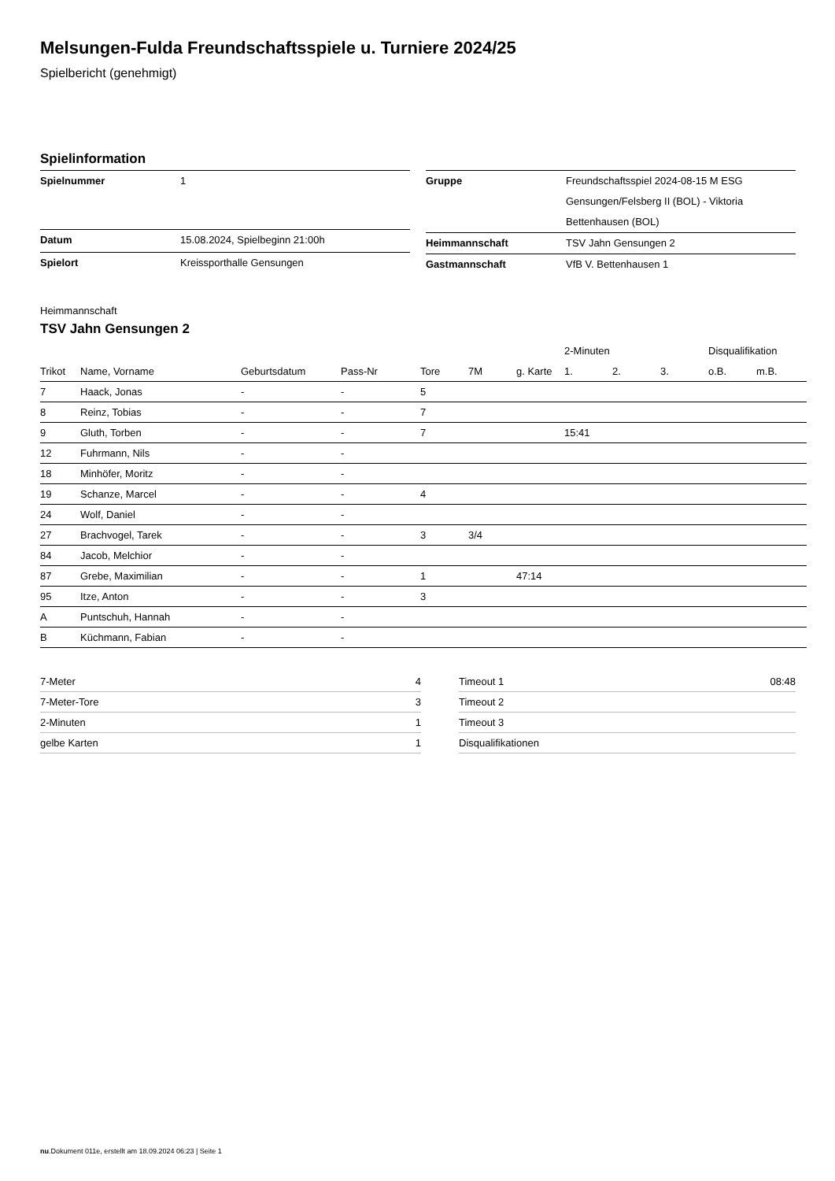Melsungen-Fulda Freundschaftsspiele u. Turniere 2024/25
Spielbericht (genehmigt)
Spielinformation
| Spielnummer | 1 |
| Datum | 15.08.2024, Spielbeginn 21:00h |
| Spielort | Kreissporthalle Gensungen |
| Gruppe | Freundschaftsspiel 2024-08-15 M ESG Gensungen/Felsberg II (BOL) - Viktoria Bettenhausen (BOL) |
| Heimmannschaft | TSV Jahn Gensungen 2 |
| Gastmannschaft | VfB V. Bettenhausen 1 |
Heimmannschaft
TSV Jahn Gensungen 2
| | | | | | | | 2-Minuten | | | Disqualifikation | |
| --- | --- | --- | --- | --- | --- | --- | --- | --- | --- | --- | --- |
| Trikot | Name, Vorname | Geburtsdatum | Pass-Nr | Tore | 7M | g. Karte | 1. | 2. | 3. | o.B. | m.B. |
| 7 | Haack, Jonas | - | - | 5 | | | | | | | |
| 8 | Reinz, Tobias | - | - | 7 | | | | | | | |
| 9 | Gluth, Torben | - | - | 7 | | | 15:41 | | | | |
| 12 | Fuhrmann, Nils | - | - | | | | | | | | |
| 18 | Minhöfer, Moritz | - | - | | | | | | | | |
| 19 | Schanze, Marcel | - | - | 4 | | | | | | | |
| 24 | Wolf, Daniel | - | - | | | | | | | | |
| 27 | Brachvogel, Tarek | - | - | 3 | 3/4 | | | | | | |
| 84 | Jacob, Melchior | - | - | | | | | | | | |
| 87 | Grebe, Maximilian | - | - | 1 | | 47:14 | | | | | |
| 95 | Itze, Anton | - | - | 3 | | | | | | | |
| A | Puntschuh, Hannah | - | - | | | | | | | | |
| B | Küchmann, Fabian | - | - | | | | | | | | |
| 7-Meter | 4 |
| 7-Meter-Tore | 3 |
| 2-Minuten | 1 |
| gelbe Karten | 1 |
| Timeout 1 | 08:48 |
| Timeout 2 | |
| Timeout 3 | |
| Disqualifikationen | |
nu.Dokument 011e, erstellt am 18.09.2024 06:23 | Seite 1